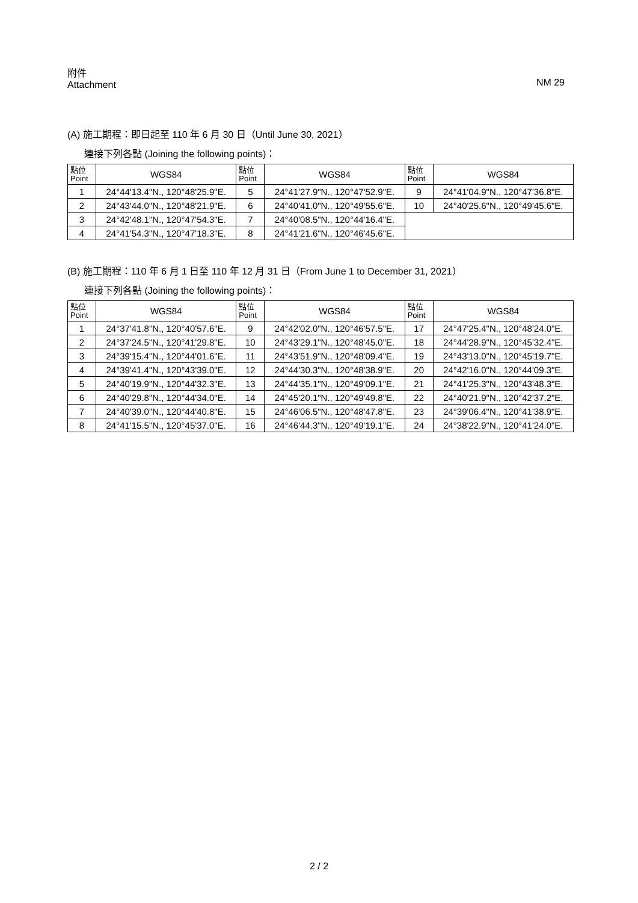附件
Attachment
NM 29
(A) 施工期程：即日起至 110 年 6 月 30 日（Until June 30, 2021）
連接下列各點 (Joining the following points)：
| 點位 Point | WGS84 | 點位 Point | WGS84 | 點位 Point | WGS84 |
| --- | --- | --- | --- | --- | --- |
| 1 | 24°44'13.4"N., 120°48'25.9"E. | 5 | 24°41'27.9"N., 120°47'52.9"E. | 9 | 24°41'04.9"N., 120°47'36.8"E. |
| 2 | 24°43'44.0"N., 120°48'21.9"E. | 6 | 24°40'41.0"N., 120°49'55.6"E. | 10 | 24°40'25.6"N., 120°49'45.6"E. |
| 3 | 24°42'48.1"N., 120°47'54.3"E. | 7 | 24°40'08.5"N., 120°44'16.4"E. | | |
| 4 | 24°41'54.3"N., 120°47'18.3"E. | 8 | 24°41'21.6"N., 120°46'45.6"E. | | |
(B) 施工期程：110 年 6 月 1 日至 110 年 12 月 31 日（From June 1 to December 31, 2021）
連接下列各點 (Joining the following points)：
| 點位 Point | WGS84 | 點位 Point | WGS84 | 點位 Point | WGS84 |
| --- | --- | --- | --- | --- | --- |
| 1 | 24°37'41.8"N., 120°40'57.6"E. | 9 | 24°42'02.0"N., 120°46'57.5"E. | 17 | 24°47'25.4"N., 120°48'24.0"E. |
| 2 | 24°37'24.5"N., 120°41'29.8"E. | 10 | 24°43'29.1"N., 120°48'45.0"E. | 18 | 24°44'28.9"N., 120°45'32.4"E. |
| 3 | 24°39'15.4"N., 120°44'01.6"E. | 11 | 24°43'51.9"N., 120°48'09.4"E. | 19 | 24°43'13.0"N., 120°45'19.7"E. |
| 4 | 24°39'41.4"N., 120°43'39.0"E. | 12 | 24°44'30.3"N., 120°48'38.9"E. | 20 | 24°42'16.0"N., 120°44'09.3"E. |
| 5 | 24°40'19.9"N., 120°44'32.3"E. | 13 | 24°44'35.1"N., 120°49'09.1"E. | 21 | 24°41'25.3"N., 120°43'48.3"E. |
| 6 | 24°40'29.8"N., 120°44'34.0"E. | 14 | 24°45'20.1"N., 120°49'49.8"E. | 22 | 24°40'21.9"N., 120°42'37.2"E. |
| 7 | 24°40'39.0"N., 120°44'40.8"E. | 15 | 24°46'06.5"N., 120°48'47.8"E. | 23 | 24°39'06.4"N., 120°41'38.9"E. |
| 8 | 24°41'15.5"N., 120°45'37.0"E. | 16 | 24°46'44.3"N., 120°49'19.1"E. | 24 | 24°38'22.9"N., 120°41'24.0"E. |
2 / 2